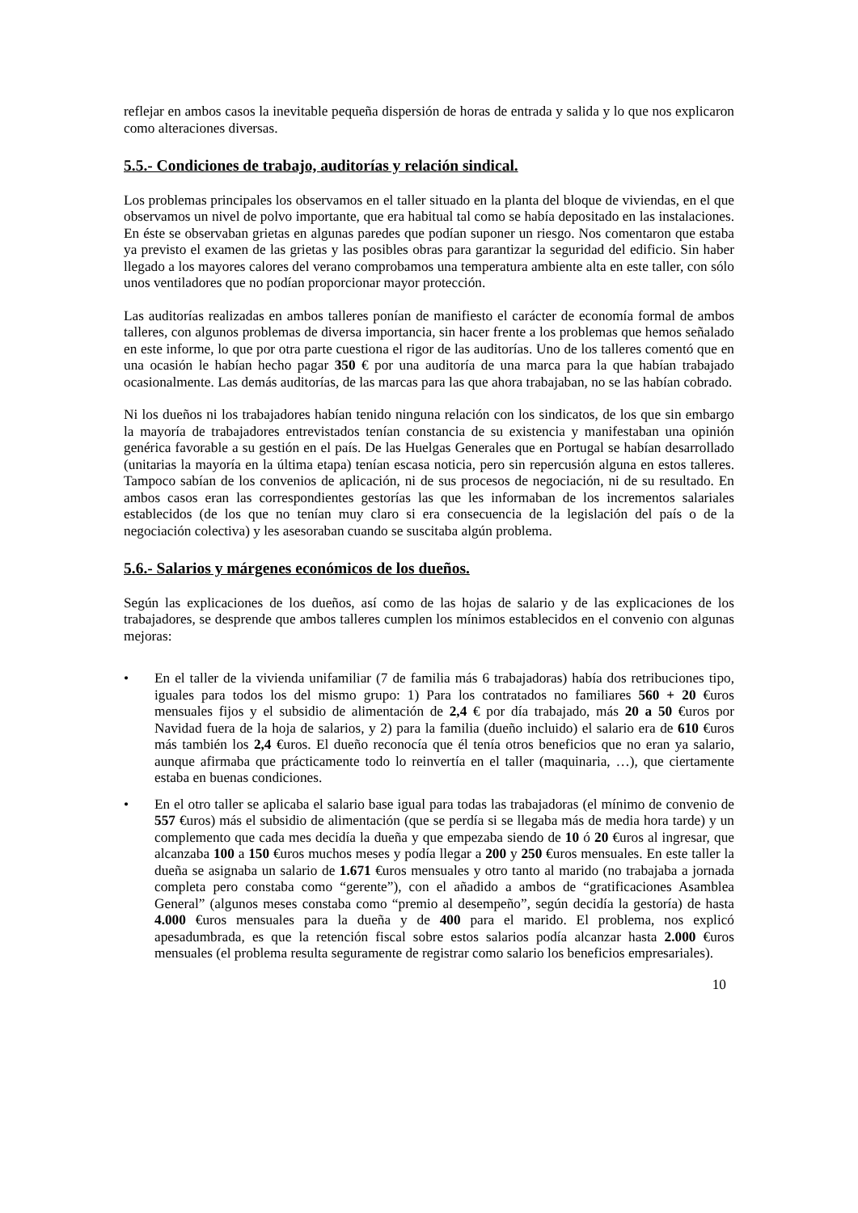reflejar en ambos casos la inevitable pequeña dispersión de horas de entrada y salida y lo que nos explicaron como alteraciones diversas.
5.5.- Condiciones de trabajo, auditorías y relación sindical.
Los problemas principales los observamos en el taller situado en la planta del bloque de viviendas, en el que observamos un nivel de polvo importante, que era habitual tal como se había depositado en las instalaciones. En éste se observaban grietas en algunas paredes que podían suponer un riesgo. Nos comentaron que estaba ya previsto el examen de las grietas y las posibles obras para garantizar la seguridad del edificio. Sin haber llegado a los mayores calores del verano comprobamos una temperatura ambiente alta en este taller, con sólo unos ventiladores que no podían proporcionar mayor protección.
Las auditorías realizadas en ambos talleres ponían de manifiesto el carácter de economía formal de ambos talleres, con algunos problemas de diversa importancia, sin hacer frente a los problemas que hemos señalado en este informe, lo que por otra parte cuestiona el rigor de las auditorías. Uno de los talleres comentó que en una ocasión le habían hecho pagar 350 € por una auditoría de una marca para la que habían trabajado ocasionalmente. Las demás auditorías, de las marcas para las que ahora trabajaban, no se las habían cobrado.
Ni los dueños ni los trabajadores habían tenido ninguna relación con los sindicatos, de los que sin embargo la mayoría de trabajadores entrevistados tenían constancia de su existencia y manifestaban una opinión genérica favorable a su gestión en el país. De las Huelgas Generales que en Portugal se habían desarrollado (unitarias la mayoría en la última etapa) tenían escasa noticia, pero sin repercusión alguna en estos talleres. Tampoco sabían de los convenios de aplicación, ni de sus procesos de negociación, ni de su resultado. En ambos casos eran las correspondientes gestorías las que les informaban de los incrementos salariales establecidos (de los que no tenían muy claro si era consecuencia de la legislación del país o de la negociación colectiva) y les asesoraban cuando se suscitaba algún problema.
5.6.- Salarios y márgenes económicos de los dueños.
Según las explicaciones de los dueños, así como de las hojas de salario y de las explicaciones de los trabajadores, se desprende que ambos talleres cumplen los mínimos establecidos en el convenio con algunas mejoras:
• En el taller de la vivienda unifamiliar (7 de familia más 6 trabajadoras) había dos retribuciones tipo, iguales para todos los del mismo grupo: 1) Para los contratados no familiares 560 + 20 €uros mensuales fijos y el subsidio de alimentación de 2,4 € por día trabajado, más 20 a 50 €uros por Navidad fuera de la hoja de salarios, y 2) para la familia (dueño incluido) el salario era de 610 €uros más también los 2,4 €uros. El dueño reconocía que él tenía otros beneficios que no eran ya salario, aunque afirmaba que prácticamente todo lo reinvertía en el taller (maquinaria, …), que ciertamente estaba en buenas condiciones.
• En el otro taller se aplicaba el salario base igual para todas las trabajadoras (el mínimo de convenio de 557 €uros) más el subsidio de alimentación (que se perdía si se llegaba más de media hora tarde) y un complemento que cada mes decidía la dueña y que empezaba siendo de 10 ó 20 €uros al ingresar, que alcanzaba 100 a 150 €uros muchos meses y podía llegar a 200 y 250 €uros mensuales. En este taller la dueña se asignaba un salario de 1.671 €uros mensuales y otro tanto al marido (no trabajaba a jornada completa pero constaba como “gerente”), con el añadido a ambos de “gratificaciones Asamblea General” (algunos meses constaba como “premio al desempeño”, según decidía la gestoría) de hasta 4.000 €uros mensuales para la dueña y de 400 para el marido. El problema, nos explicó apesadumbrada, es que la retención fiscal sobre estos salarios podía alcanzar hasta 2.000 €uros mensuales (el problema resulta seguramente de registrar como salario los beneficios empresariales).
10